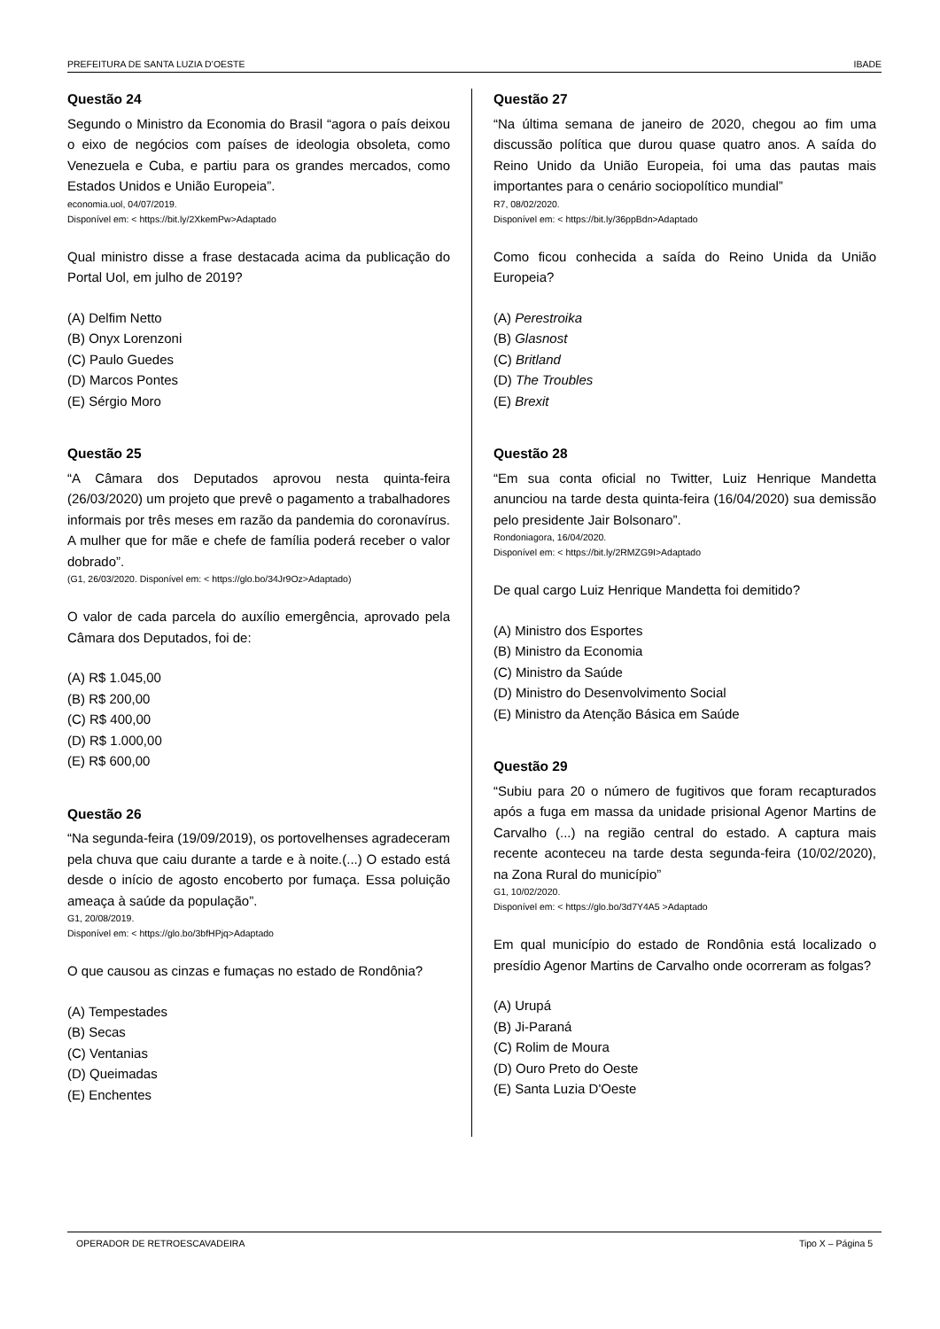PREFEITURA DE SANTA LUZIA D’OESTE IBADE
Questão 24
Segundo o Ministro da Economia do Brasil “agora o país deixou o eixo de negócios com países de ideologia obsoleta, como Venezuela e Cuba, e partiu para os grandes mercados, como Estados Unidos e União Europeia”.
economia.uol, 04/07/2019.
Disponível em: < https://bit.ly/2XkemPw>Adaptado
Qual ministro disse a frase destacada acima da publicação do Portal Uol, em julho de 2019?
(A) Delfim Netto
(B) Onyx Lorenzoni
(C) Paulo Guedes
(D) Marcos Pontes
(E) Sérgio Moro
Questão 25
“A Câmara dos Deputados aprovou nesta quinta-feira (26/03/2020) um projeto que prevê o pagamento a trabalhadores informais por três meses em razão da pandemia do coronavírus. A mulher que for mãe e chefe de família poderá receber o valor dobrado”.
(G1, 26/03/2020. Disponível em: < https://glo.bo/34Jr9Oz>Adaptado)
O valor de cada parcela do auxílio emergência, aprovado pela Câmara dos Deputados, foi de:
(A) R$ 1.045,00
(B) R$ 200,00
(C) R$ 400,00
(D) R$ 1.000,00
(E) R$ 600,00
Questão 26
“Na segunda-feira (19/09/2019), os portovelhenses agradeceram pela chuva que caiu durante a tarde e à noite.(...) O estado está desde o início de agosto encoberto por fumaça. Essa poluição ameaça à saúde da população”.
G1, 20/08/2019.
Disponível em: < https://glo.bo/3bfHPjq>Adaptado
O que causou as cinzas e fumaças no estado de Rondônia?
(A) Tempestades
(B) Secas
(C) Ventanias
(D) Queimadas
(E) Enchentes
Questão 27
“Na última semana de janeiro de 2020, chegou ao fim uma discussão política que durou quase quatro anos. A saída do Reino Unido da União Europeia, foi uma das pautas mais importantes para o cenário sociopolítico mundial”
R7, 08/02/2020.
Disponível em: < https://bit.ly/36ppBdn>Adaptado
Como ficou conhecida a saída do Reino Unida da União Europeia?
(A) Perestroika
(B) Glasnost
(C) Britland
(D) The Troubles
(E) Brexit
Questão 28
“Em sua conta oficial no Twitter, Luiz Henrique Mandetta anunciou na tarde desta quinta-feira (16/04/2020) sua demissão pelo presidente Jair Bolsonaro”.
Rondoniagora, 16/04/2020.
Disponível em: < https://bit.ly/2RMZG9I>Adaptado
De qual cargo Luiz Henrique Mandetta foi demitido?
(A) Ministro dos Esportes
(B) Ministro da Economia
(C) Ministro da Saúde
(D) Ministro do Desenvolvimento Social
(E) Ministro da Atenção Básica em Saúde
Questão 29
“Subiu para 20 o número de fugitivos que foram recapturados após a fuga em massa da unidade prisional Agenor Martins de Carvalho (...) na região central do estado. A captura mais recente aconteceu na tarde desta segunda-feira (10/02/2020), na Zona Rural do município”
G1, 10/02/2020.
Disponível em: < https://glo.bo/3d7Y4A5 >Adaptado
Em qual município do estado de Rondônia está localizado o presídio Agenor Martins de Carvalho onde ocorreram as folgas?
(A) Urupá
(B) Ji-Paraná
(C) Rolim de Moura
(D) Ouro Preto do Oeste
(E) Santa Luzia D'Oeste
OPERADOR DE RETROESCAVADEIRA Tipo X – Página 5